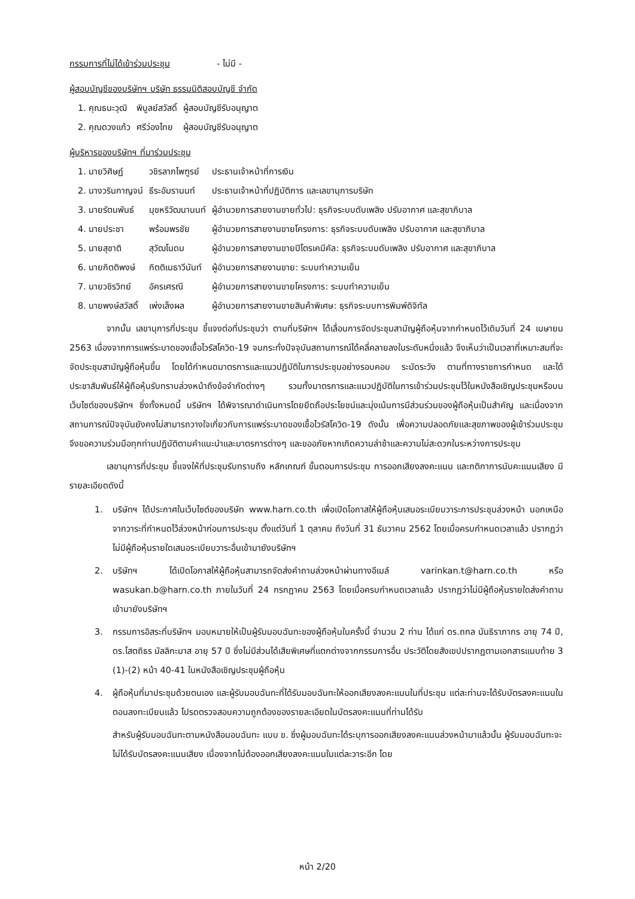กรรมการที่ไม่ได้เข้าร่วมประชุม - ไม่มี -
ผู้สอบบัญชีของบริษัทฯ บริษัท ธรรมนิติสอบบัญชี จำกัด
| 1. คุณธนะวุฒิ | พิบูลย์สวัสดิ์ | ผู้สอบบัญชีรับอนุญาต |
| 2. คุณดวงแก้ว | ศรีว่องไทย | ผู้สอบบัญชีรับอนุญาต |
ผู้บริหารของบริษัทฯ ที่มาร่วมประชุม
| 1. นายวิศิษฏ์ | วชิรลาภไพฑูรย์ | ประธานเจ้าหน้าที่การเงิน |
| 2. นางวรินกาญจน์ | ธีระอัมรานนท์ | ประธานเจ้าหน้าที่ปฏิบัติการ และเลขานุการบริษัท |
| 3. นายรัตนพันธ์ | มุขหริวัฒนานนท์ | ผู้อำนวยการสายงานขายทั่วไป: ธุรกิจระบบดับเพลิง ปรับอากาศ และสุขาภิบาล |
| 4. นายประชา | พร้อมพรชัย | ผู้อำนวยการสายงานขายโครงการ: ธุรกิจระบบดับเพลิง ปรับอากาศ และสุขาภิบาล |
| 5. นายสุชาติ | สุวัฒโนดม | ผู้อำนวยการสายงานขายปิโตรเคมีคัล: ธุรกิจระบบดับเพลิง ปรับอากาศ และสุขาภิบาล |
| 6. นายกิตติพงษ์ | กิตติเมธาวีนันท์ | ผู้อำนวยการสายงานขาย: ระบบทำความเย็น |
| 7. นายวชิรวิทย์ | อัครเศรณี | ผู้อำนวยการสายงานขายโครงการ: ระบบทำความเย็น |
| 8. นายพงษ์สวัสดิ์ | เพ่งเล็งผล | ผู้อำนวยการสายงานขายสินค้าพิเศษ: ธุรกิจระบบการพิมพ์ดิจิทัล |
จากนั้น เลขานุการที่ประชุม ชี้แจงต่อที่ประชุมว่า ตามที่บริษัทฯ ได้เลื่อนการจัดประชุมสามัญผู้ถือหุ้นจากกำหนดไว้เดิมวันที่ 24 เมษายน 2563 เนื่องจากการแพร่ระบาดของเชื้อไวรัสโควิด-19 จนกระทั่งปัจจุบันสถานการณ์ได้คลี่คลายลงในระดับหนึ่งแล้ว จึงเห็นว่าเป็นเวลาที่เหมาะสมที่จะจัดประชุมสามัญผู้ถือหุ้นขึ้น โดยได้กำหนดมาตรการและแนวปฏิบัติในการประชุมอย่างรอบคอบ ระมัดระวัง ตามที่ทางราชการกำหนด และได้ประชาสัมพันธ์ให้ผู้ถือหุ้นรับทราบล่วงหน้าถึงข้อจำกัดต่างๆ รวมทั้งมาตรการและแนวปฏิบัติในการเข้าร่วมประชุมไว้ในหนังสือเชิญประชุมหรือบนเว็บไซต์ของบริษัทฯ ซึ่งทั้งหมดนี้ บริษัทฯ ได้พิจารณาดำเนินการโดยยึดถือประโยชน์และมุ่งเน้นการมีส่วนร่วมของผู้ถือหุ้นเป็นสำคัญ และเนื่องจากสถานการณ์ปัจจุบันยังคงไม่สามารถวางใจเกี่ยวกับการแพร่ระบาดของเชื้อไวรัสโควิด-19 ดังนั้น เพื่อความปลอดภัยและสุขภาพของผู้เข้าร่วมประชุม จึงขอความร่วมมือทุกท่านปฏิบัติตามคำแนะนำและมาตรการต่างๆ และขออภัยหากเกิดความล่าช้าและความไม่สะดวกในระหว่างการประชุม
เลขานุการที่ประชุม ชี้แจงให้ที่ประชุมรับทราบถึง หลักเกณฑ์ ขั้นตอนการประชุม การออกเสียงลงคะแนน และกติกาการนับคะแนนเสียง มีรายละเอียดดังนี้
1. บริษัทฯ ได้ประกาศในเว็บไซต์ของบริษัท www.harn.co.th เพื่อเปิดโอกาสให้ผู้ถือหุ้นเสนอระเบียบวาระการประชุมล่วงหน้า นอกเหนือจากวาระที่กำหนดไว้ล่วงหน้าก่อนการประชุม ตั้งแต่วันที่ 1 ตุลาคม ถึงวันที่ 31 ธันวาคม 2562 โดยเมื่อครบกำหนดเวลาแล้ว ปรากฏว่า ไม่มีผู้ถือหุ้นรายใดเสนอระเบียบวาระอื่นเข้ามายังบริษัทฯ
2. บริษัทฯ ได้เปิดโอกาสให้ผู้ถือหุ้นสามารถจัดส่งคำถามล่วงหน้าผ่านทางอีเมล์ varinkan.t@harn.co.th หรือ wasukan.b@harn.co.th ภายในวันที่ 24 กรกฎาคม 2563 โดยเมื่อครบกำหนดเวลาแล้ว ปรากฏว่าไม่มีผู้ถือหุ้นรายใดส่งคำถามเข้ามายังบริษัทฯ
3. กรรมการอิสระที่บริษัทฯ มอบหมายให้เป็นผู้รับมอบฉันทะของผู้ถือหุ้นในครั้งนี้ จำนวน 2 ท่าน ได้แก่ ดร.ถกล นันธิราภากร อายุ 74 ปี, ดร.โสตถิธร มัลลิกะมาส อายุ 57 ปี ซึ่งไม่มีส่วนได้เสียพิเศษที่แตกต่างจากกรรมการอื่น ประวัติโดยสังเขปปรากฏตามเอกสารแนบท้าย 3 (1)-(2) หน้า 40-41 ในหนังสือเชิญประชุมผู้ถือหุ้น
4. ผู้ถือหุ้นที่มาประชุมด้วยตนเอง และผู้รับมอบฉันทะที่ได้รับมอบฉันทะให้ออกเสียงลงคะแนนในที่ประชุม แต่ละท่านจะได้รับบัตรลงคะแนนในตอนลงทะเบียนแล้ว โปรดตรวจสอบความถูกต้องของรายละเอียดในบัตรลงคะแนนที่ท่านได้รับ
สำหรับผู้รับมอบฉันทะตามหนังสือมอบฉันทะ แบบ ข. ซึ่งผู้มอบฉันทะได้ระบุการออกเสียงลงคะแนนล่วงหน้ามาแล้วนั้น ผู้รับมอบฉันทะจะไม่ได้รับบัตรลงคะแนนเสียง เนื่องจากไม่ต้องออกเสียงลงคะแนนในแต่ละวาระอีก โดย
หน้า 2/20